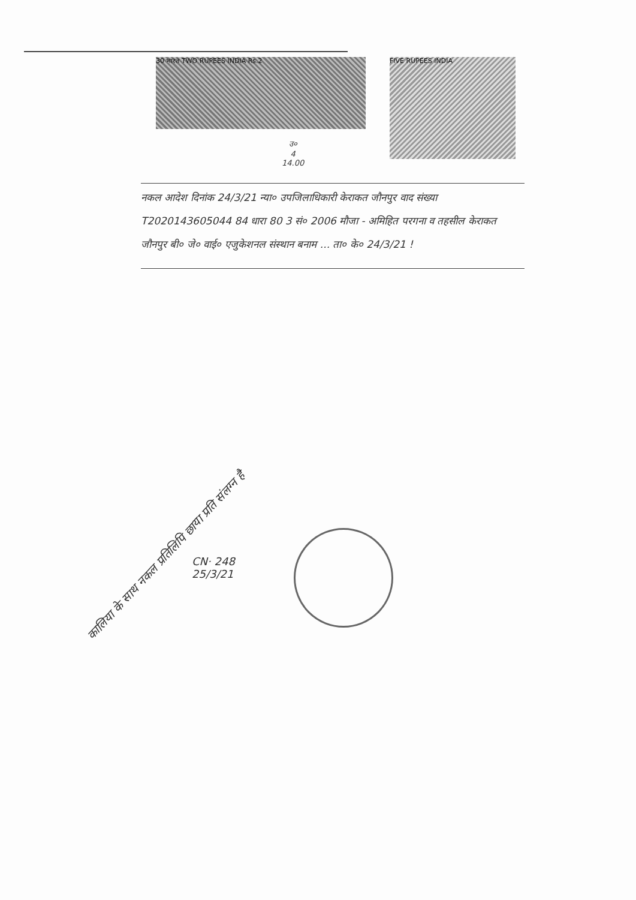30 भारत TWO RUPEES INDIA Rs.2
FIVE RUPEES INDIA
उ०
4
14.00
नकल आदेश दिनांक 24/3/21 न्या० उपजिलाधिकारी केराकत जौनपुर वाद संख्या T2020143605044 84 धारा 80 3 सं० 2006 मौजा - अमिहित परगना व तहसील केराकत जौनपुर बी० जे० वाई० एजुकेशनल संस्थान बनाम ... ता० के० 24/3/21 !
CN· 248
25/3/21
कालिया के साथ नकल प्रतिलिपि छाया प्रति संलग्न है